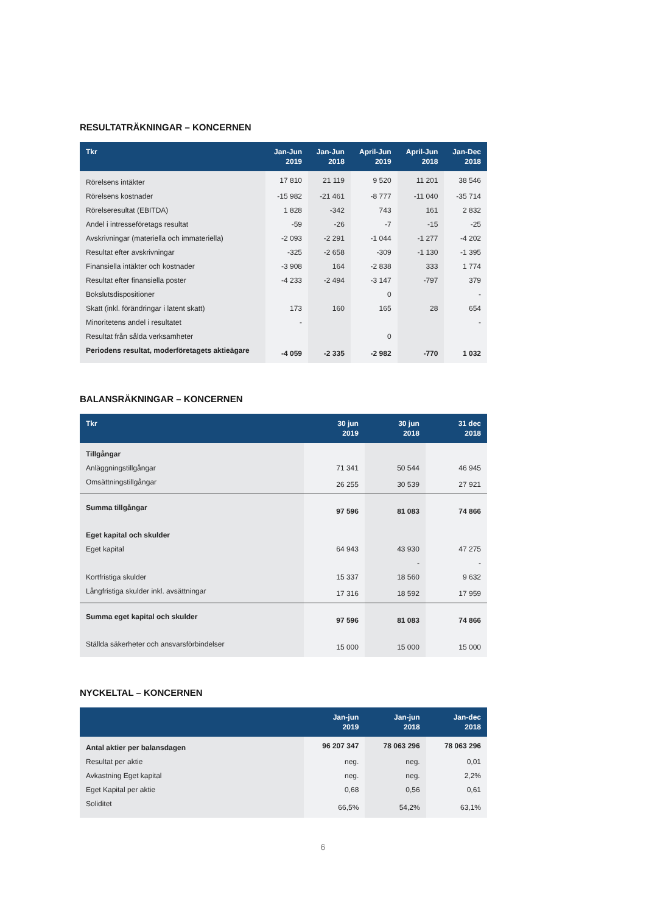RESULTATRÄKNINGAR – KONCERNEN
| Tkr | Jan-Jun 2019 | Jan-Jun 2018 | April-Jun 2019 | April-Jun 2018 | Jan-Dec 2018 |
| --- | --- | --- | --- | --- | --- |
| Rörelsens intäkter | 17 810 | 21 119 | 9 520 | 11 201 | 38 546 |
| Rörelsens kostnader | -15 982 | -21 461 | -8 777 | -11 040 | -35 714 |
| Rörelseresultat (EBITDA) | 1 828 | -342 | 743 | 161 | 2 832 |
| Andel i intresseföretags resultat | -59 | -26 | -7 | -15 | -25 |
| Avskrivningar (materiella och immateriella) | -2 093 | -2 291 | -1 044 | -1 277 | -4 202 |
| Resultat efter avskrivningar | -325 | -2 658 | -309 | -1 130 | -1 395 |
| Finansiella intäkter och kostnader | -3 908 | 164 | -2 838 | 333 | 1 774 |
| Resultat efter finansiella poster | -4 233 | -2 494 | -3 147 | -797 | 379 |
| Bokslutsdispositioner | | | 0 | | - |
| Skatt (inkl. förändringar i latent skatt) | 173 | 160 | 165 | 28 | 654 |
| Minoritetens andel i resultatet | - | | | | - |
| Resultat från sålda verksamheter | | | 0 | | |
| Periodens resultat, moderföretagets aktieägare | -4 059 | -2 335 | -2 982 | -770 | 1 032 |
BALANSRÄKNINGAR – KONCERNEN
| Tkr | 30 jun 2019 | 30 jun 2018 | 31 dec 2018 |
| --- | --- | --- | --- |
| Tillgångar | | | |
| Anläggningstillgångar | 71 341 | 50 544 | 46 945 |
| Omsättningstillgångar | 26 255 | 30 539 | 27 921 |
| Summa tillgångar | 97 596 | 81 083 | 74 866 |
| Eget kapital och skulder | | | |
| Eget kapital | 64 943 | 43 930 | 47 275 |
| | | - | - |
| Kortfristiga skulder | 15 337 | 18 560 | 9 632 |
| Långfristiga skulder inkl. avsättningar | 17 316 | 18 592 | 17 959 |
| Summa eget kapital och skulder | 97 596 | 81 083 | 74 866 |
| Ställda säkerheter och ansvarsförbindelser | 15 000 | 15 000 | 15 000 |
NYCKELTAL – KONCERNEN
| | Jan-jun 2019 | Jan-jun 2018 | Jan-dec 2018 |
| --- | --- | --- | --- |
| Antal aktier per balansdagen | 96 207 347 | 78 063 296 | 78 063 296 |
| Resultat per aktie | neg. | neg. | 0,01 |
| Avkastning Eget kapital | neg. | neg. | 2,2% |
| Eget Kapital per aktie | 0,68 | 0,56 | 0,61 |
| Soliditet | 66,5% | 54,2% | 63,1% |
6